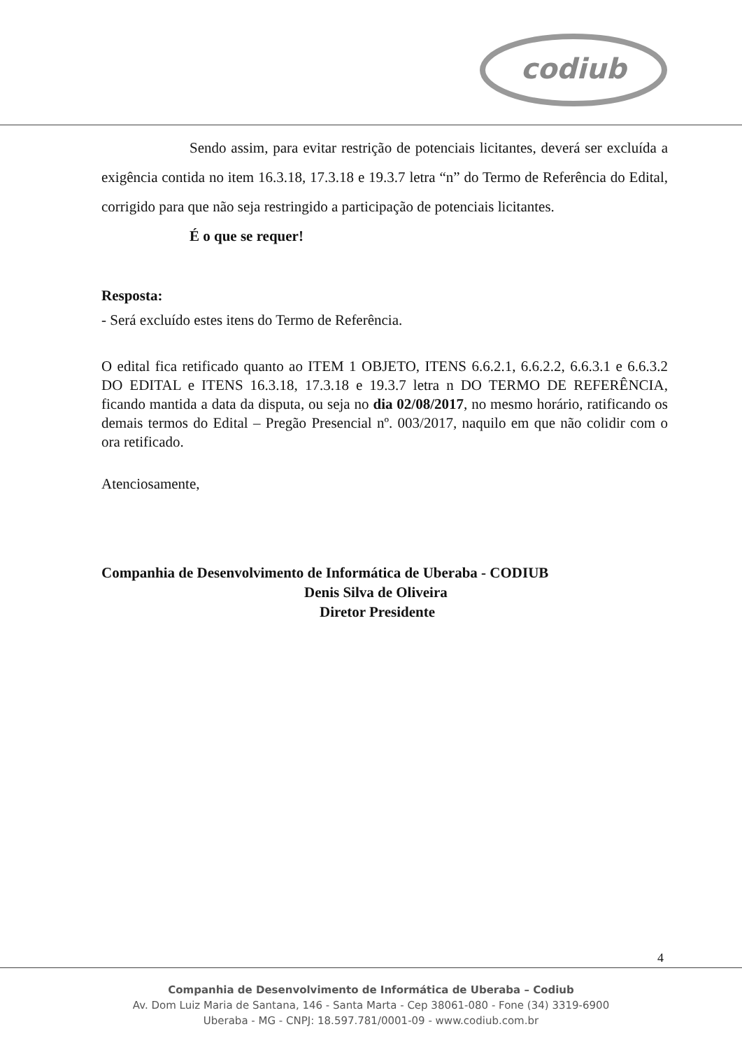codiub
Sendo assim, para evitar restrição de potenciais licitantes, deverá ser excluída a exigência contida no item 16.3.18, 17.3.18 e 19.3.7 letra “n” do Termo de Referência do Edital, corrigido para que não seja restringido a participação de potenciais licitantes.
É o que se requer!
Resposta:
- Será excluído estes itens do Termo de Referência.
O edital fica retificado quanto ao ITEM 1 OBJETO, ITENS 6.6.2.1, 6.6.2.2, 6.6.3.1 e 6.6.3.2 DO EDITAL e ITENS 16.3.18, 17.3.18 e 19.3.7 letra n DO TERMO DE REFERÊNCIA, ficando mantida a data da disputa, ou seja no dia 02/08/2017, no mesmo horário, ratificando os demais termos do Edital – Pregão Presencial nº. 003/2017, naquilo em que não colidir com o ora retificado.
Atenciosamente,
Companhia de Desenvolvimento de Informática de Uberaba - CODIUB
Denis Silva de Oliveira
Diretor Presidente
4
Companhia de Desenvolvimento de Informática de Uberaba – Codiub
Av. Dom Luiz Maria de Santana, 146 - Santa Marta - Cep 38061-080 - Fone (34) 3319-6900
Uberaba - MG - CNPJ: 18.597.781/0001-09 - www.codiub.com.br